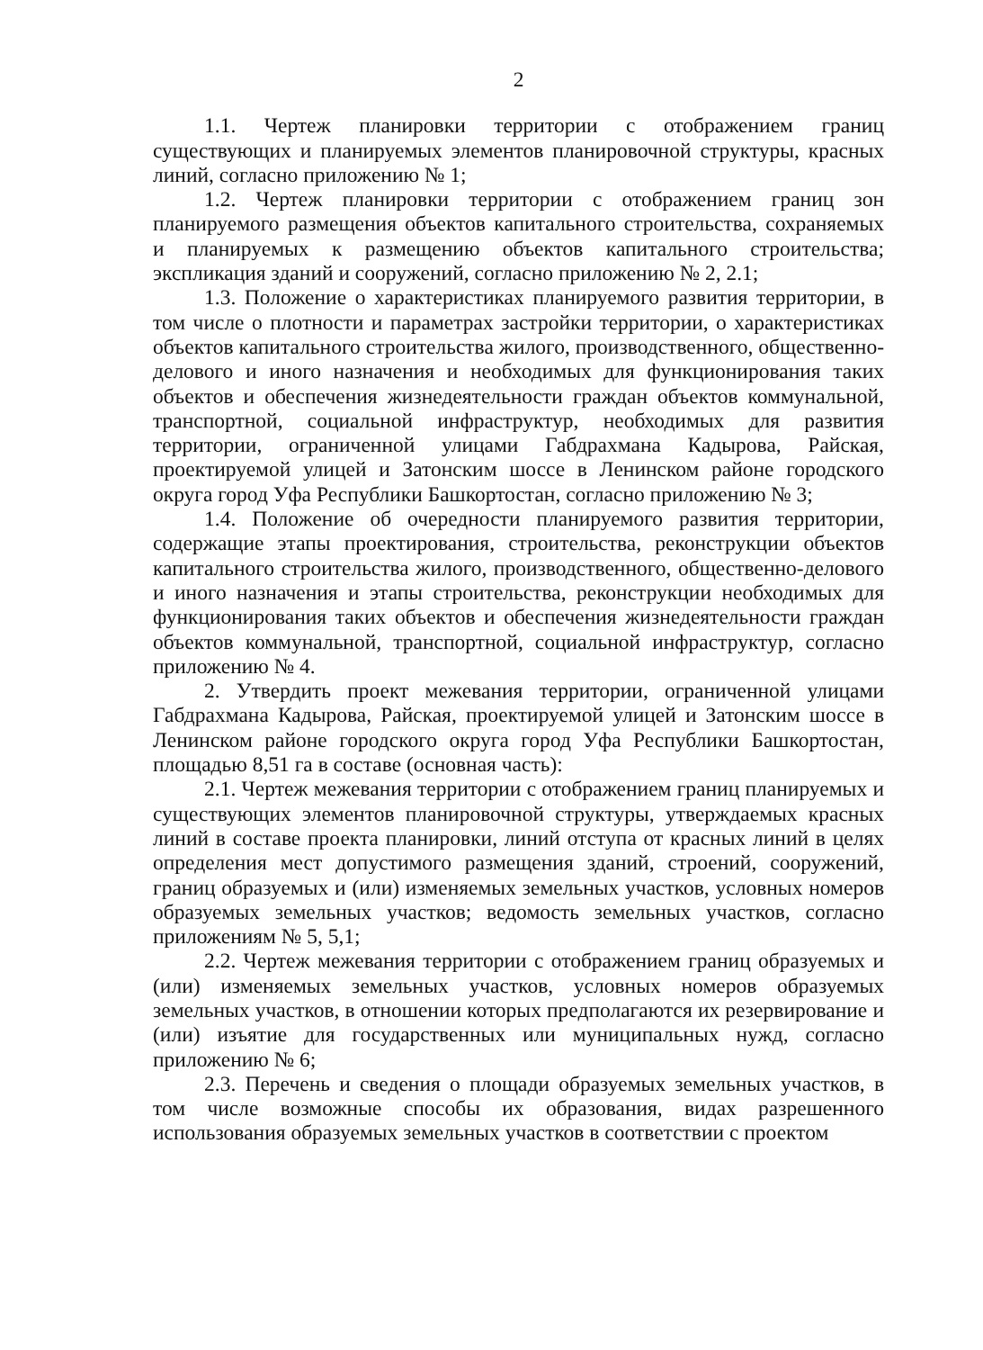2
1.1. Чертеж планировки территории с отображением границ существующих и планируемых элементов планировочной структуры, красных линий, согласно приложению № 1;
1.2. Чертеж планировки территории с отображением границ зон планируемого размещения объектов капитального строительства, сохраняемых и планируемых к размещению объектов капитального строительства; экспликация зданий и сооружений, согласно приложению № 2, 2.1;
1.3. Положение о характеристиках планируемого развития территории, в том числе о плотности и параметрах застройки территории, о характеристиках объектов капитального строительства жилого, производственного, общественно-делового и иного назначения и необходимых для функционирования таких объектов и обеспечения жизнедеятельности граждан объектов коммунальной, транспортной, социальной инфраструктур, необходимых для развития территории, ограниченной улицами Габдрахмана Кадырова, Райская, проектируемой улицей и Затонским шоссе в Ленинском районе городского округа город Уфа Республики Башкортостан, согласно приложению № 3;
1.4. Положение об очередности планируемого развития территории, содержащие этапы проектирования, строительства, реконструкции объектов капитального строительства жилого, производственного, общественно-делового и иного назначения и этапы строительства, реконструкции необходимых для функционирования таких объектов и обеспечения жизнедеятельности граждан объектов коммунальной, транспортной, социальной инфраструктур, согласно приложению № 4.
2. Утвердить проект межевания территории, ограниченной улицами Габдрахмана Кадырова, Райская, проектируемой улицей и Затонским шоссе в Ленинском районе городского округа город Уфа Республики Башкортостан, площадью 8,51 га в составе (основная часть):
2.1. Чертеж межевания территории с отображением границ планируемых и существующих элементов планировочной структуры, утверждаемых красных линий в составе проекта планировки, линий отступа от красных линий в целях определения мест допустимого размещения зданий, строений, сооружений, границ образуемых и (или) изменяемых земельных участков, условных номеров образуемых земельных участков; ведомость земельных участков, согласно приложениям № 5, 5,1;
2.2. Чертеж межевания территории с отображением границ образуемых и (или) изменяемых земельных участков, условных номеров образуемых земельных участков, в отношении которых предполагаются их резервирование и (или) изъятие для государственных или муниципальных нужд, согласно приложению № 6;
2.3. Перечень и сведения о площади образуемых земельных участков, в том числе возможные способы их образования, видах разрешенного использования образуемых земельных участков в соответствии с проектом